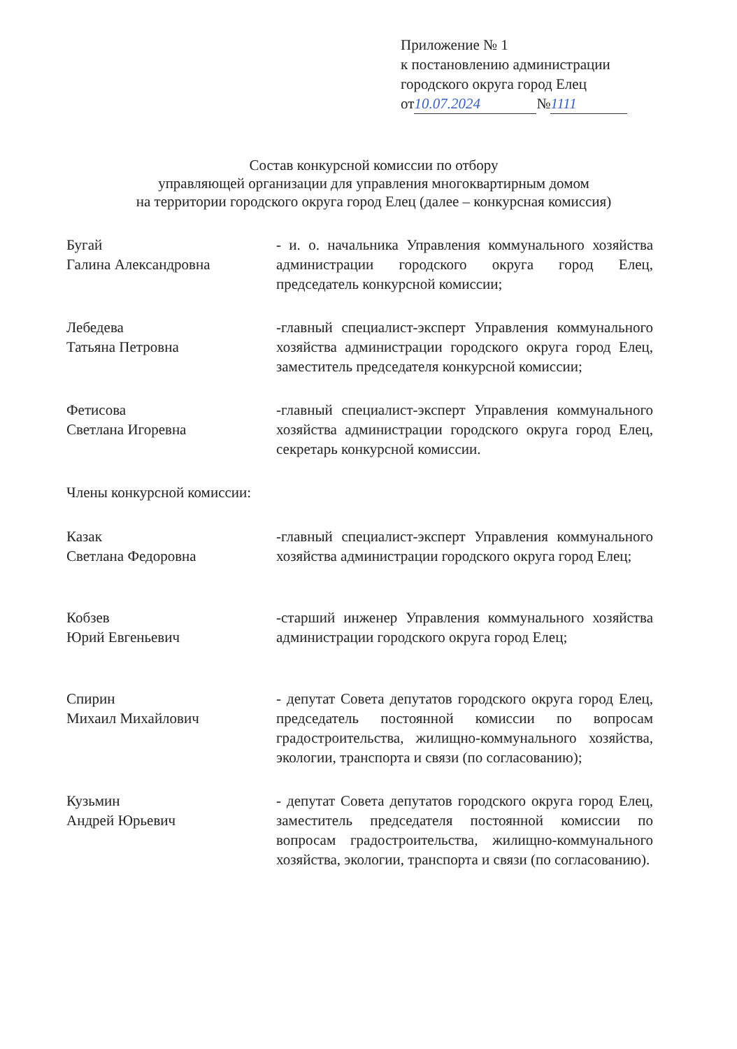Приложение № 1
к постановлению администрации
городского округа город Елец
от 10.07.2024 № 1111
Состав конкурсной комиссии по отбору
управляющей организации для управления многоквартирным домом
на территории городского округа город Елец (далее – конкурсная комиссия)
Бугай
Галина Александровна
- и. о. начальника Управления коммунального хозяйства администрации городского округа город Елец, председатель конкурсной комиссии;
Лебедева
Татьяна Петровна
-главный специалист-эксперт Управления коммунального хозяйства администрации городского округа город Елец, заместитель председателя конкурсной комиссии;
Фетисова
Светлана Игоревна
-главный специалист-эксперт Управления коммунального хозяйства администрации городского округа город Елец, секретарь конкурсной комиссии.
Члены конкурсной комиссии:
Казак
Светлана Федоровна
-главный специалист-эксперт Управления коммунального хозяйства администрации городского округа город Елец;
Кобзев
Юрий Евгеньевич
-старший инженер Управления коммунального хозяйства администрации городского округа город Елец;
Спирин
Михаил Михайлович
- депутат Совета депутатов городского округа город Елец, председатель постоянной комиссии по вопросам градостроительства, жилищно-коммунального хозяйства, экологии, транспорта и связи (по согласованию);
Кузьмин
Андрей Юрьевич
- депутат Совета депутатов городского округа город Елец, заместитель председателя постоянной комиссии по вопросам градостроительства, жилищно-коммунального хозяйства, экологии, транспорта и связи (по согласованию).